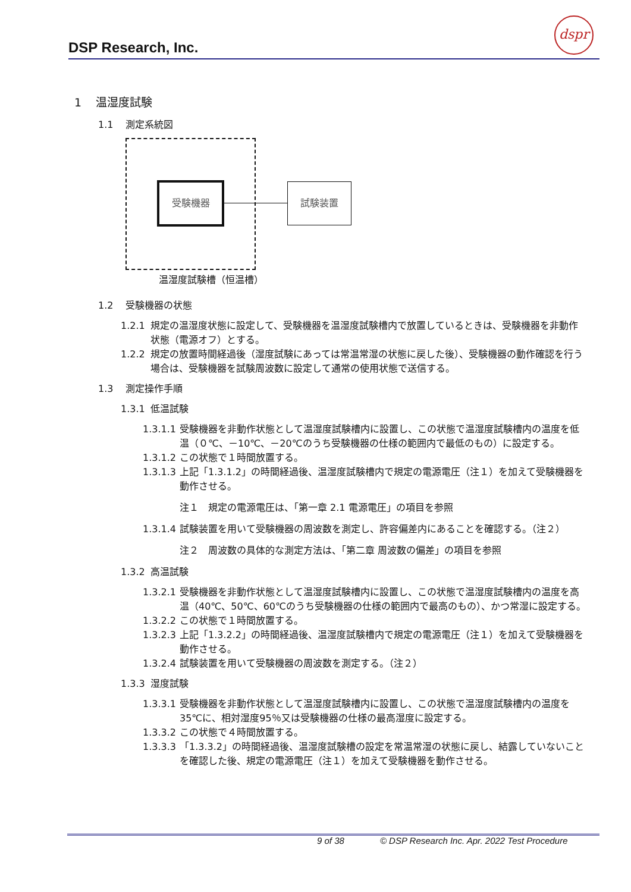DSP Research, Inc.
dspr
1 温湿度試験
1.1 測定系統図
受験機器 試験装置
温湿度試験槽（恒温槽）
1.2 受験機器の状態
1.2.1 規定の温湿度状態に設定して、受験機器を温湿度試験槽内で放置しているときは、受験機器を非動作状態（電源オフ）とする。
1.2.2 規定の放置時間経過後（湿度試験にあっては常温常湿の状態に戻した後）、受験機器の動作確認を行う場合は、受験機器を試験周波数に設定して通常の使用状態で送信する。
1.3 測定操作手順
1.3.1 低温試験
1.3.1.1 受験機器を非動作状態として温湿度試験槽内に設置し、この状態で温湿度試験槽内の温度を低温（０℃、－10℃、－20℃のうち受験機器の仕様の範囲内で最低のもの）に設定する。
1.3.1.2 この状態で１時間放置する。
1.3.1.3 上記「1.3.1.2」の時間経過後、温湿度試験槽内で規定の電源電圧（注１）を加えて受験機器を動作させる。
注１　規定の電源電圧は、「第一章 2.1 電源電圧」の項目を参照
1.3.1.4 試験装置を用いて受験機器の周波数を測定し、許容偏差内にあることを確認する。（注２）
注２　周波数の具体的な測定方法は、「第二章 周波数の偏差」の項目を参照
1.3.2 高温試験
1.3.2.1 受験機器を非動作状態として温湿度試験槽内に設置し、この状態で温湿度試験槽内の温度を高温（40℃、50℃、60℃のうち受験機器の仕様の範囲内で最高のもの）、かつ常湿に設定する。
1.3.2.2 この状態で１時間放置する。
1.3.2.3 上記「1.3.2.2」の時間経過後、温湿度試験槽内で規定の電源電圧（注１）を加えて受験機器を動作させる。
1.3.2.4 試験装置を用いて受験機器の周波数を測定する。（注２）
1.3.3 湿度試験
1.3.3.1 受験機器を非動作状態として温湿度試験槽内に設置し、この状態で温湿度試験槽内の温度を35℃に、相対湿度95％又は受験機器の仕様の最高湿度に設定する。
1.3.3.2 この状態で４時間放置する。
1.3.3.3 「1.3.3.2」の時間経過後、温湿度試験槽の設定を常温常湿の状態に戻し、結露していないことを確認した後、規定の電源電圧（注１）を加えて受験機器を動作させる。
9 of 38 © DSP Research Inc. Apr. 2022 Test Procedure